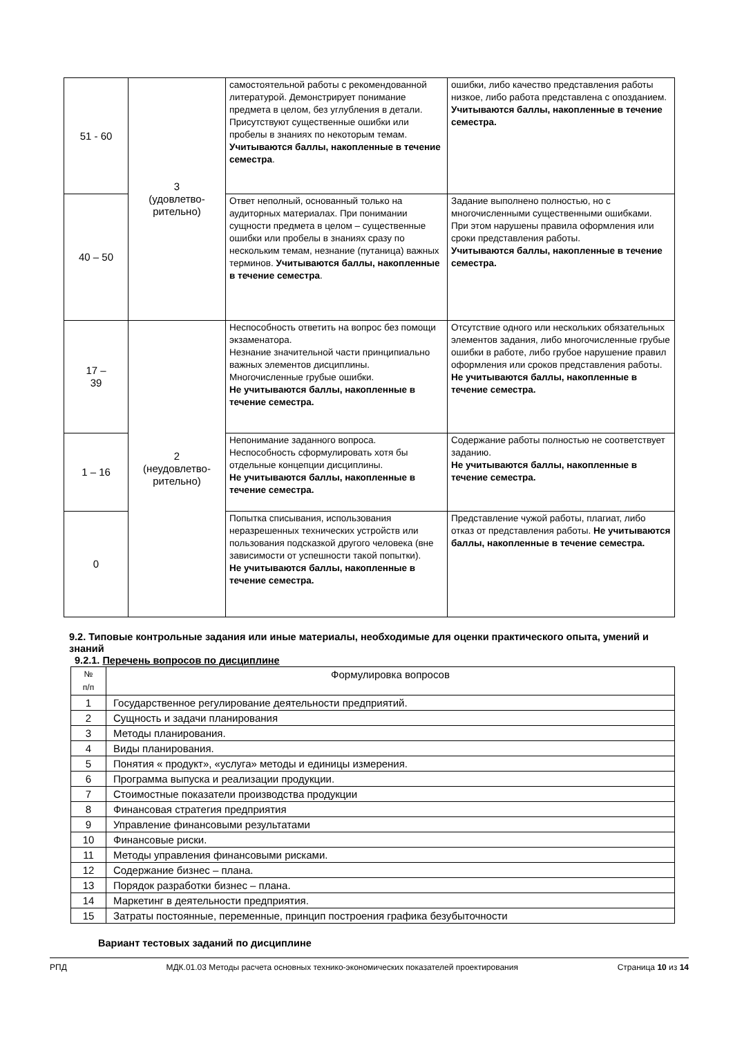| 51 - 60 | 3 (удовлетво- рительно) | самостоятельной работы с рекомендованной литературой. Демонстрирует понимание предмета в целом, без углубления в детали. Присутствуют существенные ошибки или пробелы в знаниях по некоторым темам. Учитываются баллы, накопленные в течение семестра . | ошибки, либо качество представления работы низкое, либо работа представлена с опозданием. Учитываются баллы, накопленные в течение семестра. |
| 40 – 50 | | Ответ неполный, основанный только на аудиторных материалах. При понимании сущности предмета в целом – существенные ошибки или пробелы в знаниях сразу по нескольким темам, незнание (путаница) важных терминов. Учитываются баллы, накопленные в течение семестра . | Задание выполнено полностью, но с многочисленными существенными ошибками. При этом нарушены правила оформления или сроки представления работы. Учитываются баллы, накопленные в течение семестра. |
| 17 – 39 | 2 (неудовлетво- рительно) | Неспособность ответить на вопрос без помощи экзаменатора. Незнание значительной части принципиально важных элементов дисциплины. Многочисленные грубые ошибки. Не учитываются баллы, накопленные в течение семестра. | Отсутствие одного или нескольких обязательных элементов задания, либо многочисленные грубые ошибки в работе, либо грубое нарушение правил оформления или сроков представления работы. Не учитываются баллы, накопленные в течение семестра. |
| 1 – 16 | | Непонимание заданного вопроса. Неспособность сформулировать хотя бы отдельные концепции дисциплины. Не учитываются баллы, накопленные в течение семестра. | Содержание работы полностью не соответствует заданию. Не учитываются баллы, накопленные в течение семестра. |
| 0 | | Попытка списывания, использования неразрешенных технических устройств или пользования подсказкой другого человека (вне зависимости от успешности такой попытки). Не учитываются баллы, накопленные в течение семестра. | Представление чужой работы, плагиат, либо отказ от представления работы. Не учитываются баллы, накопленные в течение семестра. |
9.2. Типовые контрольные задания или иные материалы, необходимые для оценки практического опыта, умений и знаний
9.2.1. Перечень вопросов по дисциплине
| № п/п | Формулировка вопросов |
| --- | --- |
| 1 | Государственное регулирование деятельности предприятий. |
| 2 | Сущность и задачи планирования |
| 3 | Методы планирования. |
| 4 | Виды планирования. |
| 5 | Понятия « продукт», «услуга» методы и единицы измерения. |
| 6 | Программа выпуска и реализации продукции. |
| 7 | Стоимостные показатели производства продукции |
| 8 | Финансовая стратегия предприятия |
| 9 | Управление финансовыми результатами |
| 10 | Финансовые риски. |
| 11 | Методы управления финансовыми рисками. |
| 12 | Содержание бизнес – плана. |
| 13 | Порядок разработки бизнес – плана. |
| 14 | Маркетинг в деятельности предприятия. |
| 15 | Затраты постоянные, переменные, принцип построения графика безубыточности |
Вариант тестовых заданий по дисциплине
РПД МДК.01.03 Методы расчета основных технико-экономических показателей проектирования Страница 10 из 14